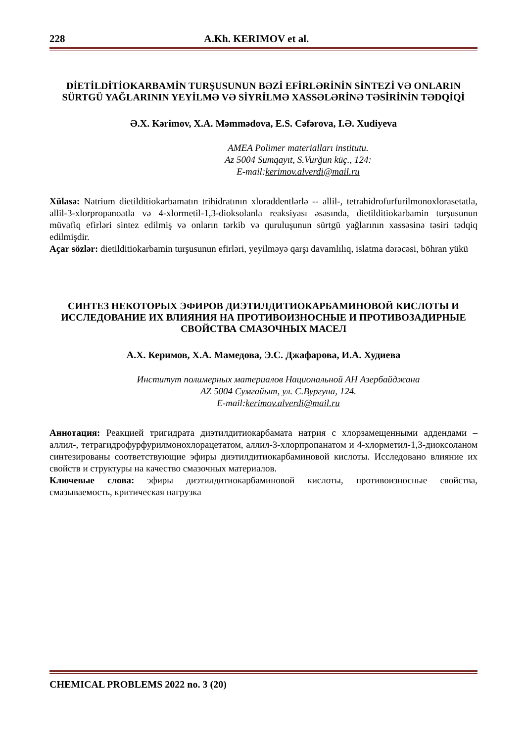228 A.Kh. KERIMOV et al.
DİETİLDİTİOKARBAMİN TURŞUSUNUN BƏZİ EFİRLƏRİNİN SİNTEZİ VƏ ONLARIN SÜRTGÜ YAĞLARININ YEYİLMƏ VƏ SİYRİLMƏ XASSƏLƏRİNƏ TƏSİRİNİN TƏDQİQİ
Ə.X. Kərimov, X.A. Məmmədova, E.S. Cəfərova, I.Ə. Xudiyeva
AMEA Polimer materialları institutu.
Az 5004 Sumqayıt, S.Vurğun küç., 124:
E-mail:kerimov.alverdi@mail.ru
Xülasə: Natrium dietilditiokarbamatın trihidratının xloraddentlərlə -- allil-, tetrahidrofurfurilmonoxlorasetatla, allil-3-xlorpropanoatla və 4-xlormetil-1,3-dioksolanla reaksiyası əsasında, dietilditiokarbamin turşusunun müvafiq efirləri sintez edilmiş və onların tərkib və quruluşunun sürtgü yağlarının xassəsinə təsiri tədqiq edilmişdir.
Açar sözlər: dietilditiokarbamin turşusunun efirləri, yeyilməyə qarşı davamlılıq, islatma dərəcəsi, böhran yükü
СИНТЕЗ НЕКОТОРЫХ ЭФИРОВ ДИЭТИЛДИТИОКАРБАМИНОВОЙ КИСЛОТЫ И ИССЛЕДОВАНИЕ ИХ ВЛИЯНИЯ НА ПРОТИВОИЗНОСНЫЕ И ПРОТИВОЗАДИРНЫЕ СВОЙСТВА СМАЗОЧНЫХ МАСЕЛ
А.Х. Керимов, Х.А. Мамедова, Э.С. Джафарова, И.А. Худиева
Институт полимерных материалов Национальной АН Азербайджана
AZ 5004 Сумгайыт, ул. С.Вургуна, 124.
E-mail:kerimov.alverdi@mail.ru
Аннотация: Реакцией тригидрата диэтилдитиокарбамата натрия с хлорзамещенными аддендами – аллил-, тетрагидрофурфурилмонохлорацетатом, аллил-3-хлорпропанатом и 4-хлорметил-1,3-диоксоланом синтезированы соответствующие эфиры диэтилдитиокарбаминовой кислоты. Исследовано влияние их свойств и структуры на качество смазочных материалов.
Ключевые слова: эфиры диэтилдитиокарбаминовой кислоты, противоизносные свойства, смазываемость, критическая нагрузка
CHEMICAL PROBLEMS 2022 no. 3 (20)